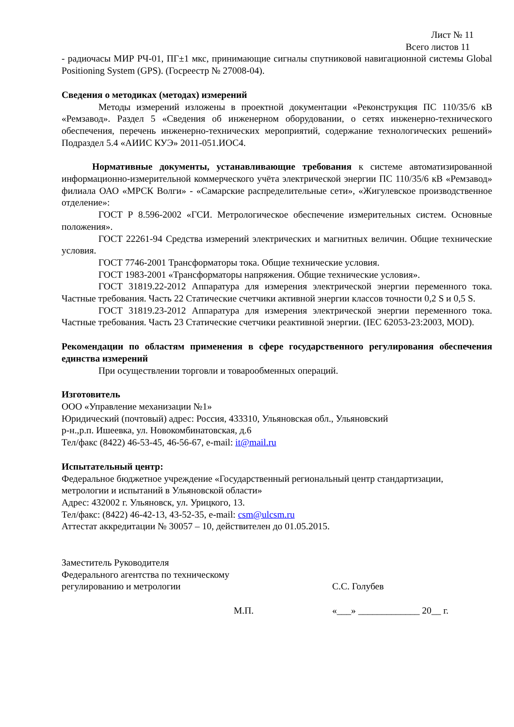Лист № 11
Всего листов 11
- радиочасы МИР РЧ-01, ПГ±1 мкс, принимающие сигналы спутниковой навигационной системы Global Positioning System (GPS). (Госреестр № 27008-04).
Сведения о методиках (методах) измерений
Методы измерений изложены в проектной документации «Реконструкция ПС 110/35/6 кВ «Ремзавод». Раздел 5 «Сведения об инженерном оборудовании, о сетях инженерно-технического обеспечения, перечень инженерно-технических мероприятий, содержание технологических решений» Подраздел 5.4 «АИИС КУЭ» 2011-051.ИОС4.
Нормативные документы, устанавливающие требования к системе автоматизированной информационно-измерительной коммерческого учёта электрической энергии ПС 110/35/6 кВ «Ремзавод» филиала ОАО «МРСК Волги» - «Самарские распределительные сети», «Жигулевское производственное отделение»:
ГОСТ Р 8.596-2002 «ГСИ. Метрологическое обеспечение измерительных систем. Основные положения».
ГОСТ 22261-94 Средства измерений электрических и магнитных величин. Общие технические условия.
ГОСТ 7746-2001 Трансформаторы тока. Общие технические условия.
ГОСТ 1983-2001 «Трансформаторы напряжения. Общие технические условия».
ГОСТ 31819.22-2012 Аппаратура для измерения электрической энергии переменного тока. Частные требования. Часть 22 Статические счетчики активной энергии классов точности 0,2 S и 0,5 S.
ГОСТ 31819.23-2012 Аппаратура для измерения электрической энергии переменного тока. Частные требования. Часть 23 Статические счетчики реактивной энергии. (IEC 62053-23:2003, MOD).
Рекомендации по областям применения в сфере государственного регулирования обеспечения единства измерений
При осуществлении торговли и товарообменных операций.
Изготовитель
ООО «Управление механизации №1»
Юридический (почтовый) адрес: Россия, 433310, Ульяновская обл., Ульяновский
р-н.,р.п. Ишеевка, ул. Новокомбинатовская, д.6
Тел/факс (8422) 46-53-45, 46-56-67, e-mail: it@mail.ru
Испытательный центр:
Федеральное бюджетное учреждение «Государственный региональный центр стандартизации, метрологии и испытаний в Ульяновской области»
Адрес: 432002 г. Ульяновск, ул. Урицкого, 13.
Тел/факс: (8422) 46-42-13, 43-52-35, e-mail: csm@ulcsm.ru
Аттестат аккредитации № 30057 – 10, действителен до 01.05.2015.
Заместитель Руководителя
Федерального агентства по техническому
регулированию и метрологии
С.С. Голубев
М.П. «___» _____________ 20__ г.